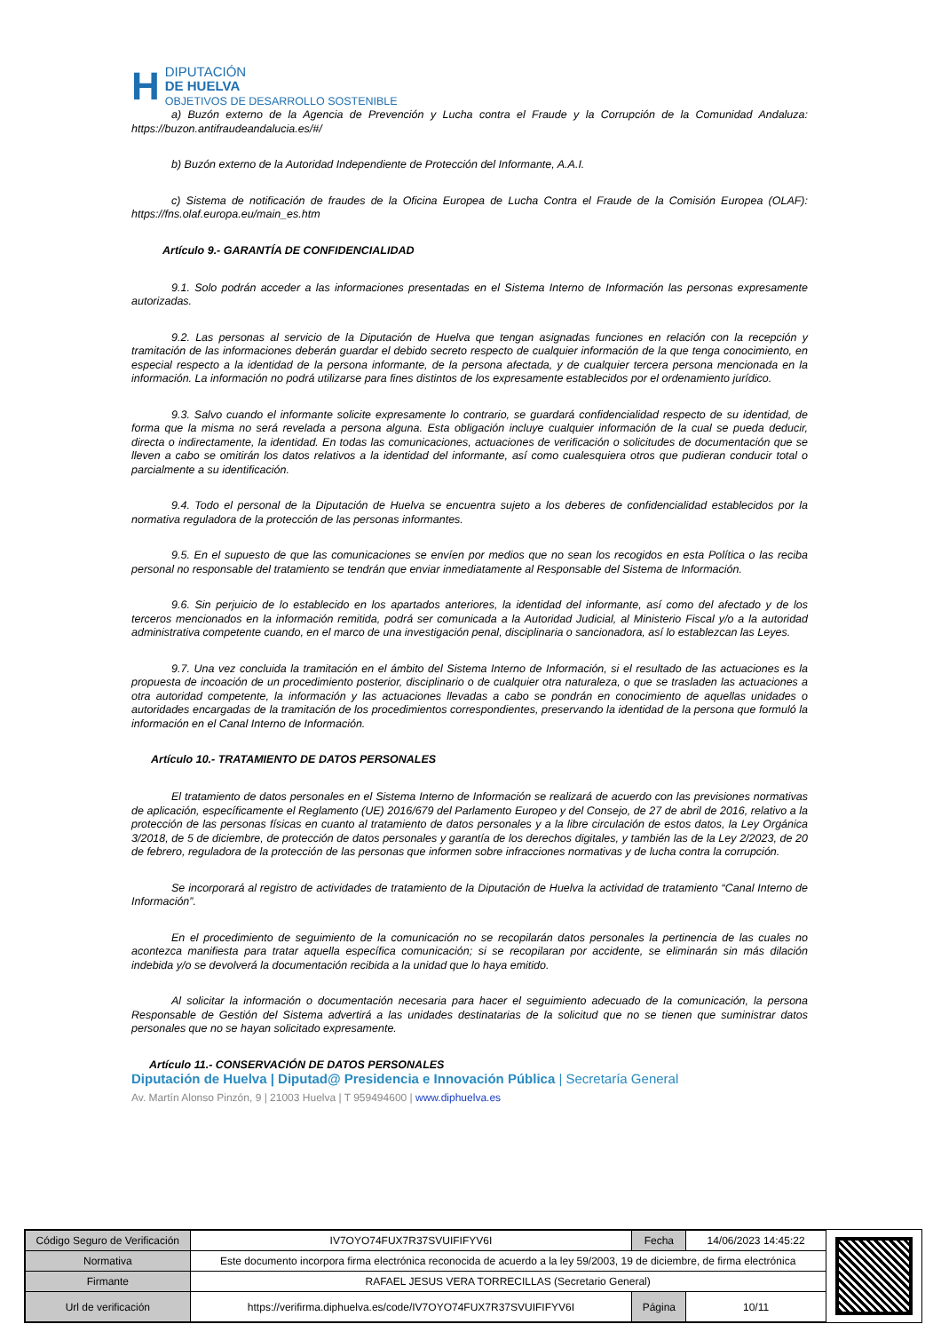H
DIPUTACIÓN
DE HUELVA
OBJETIVOS DE DESARROLLO SOSTENIBLE
a) Buzón externo de la Agencia de Prevención y Lucha contra el Fraude y la Corrupción de la Comunidad Andaluza: https://buzon.antifraudeandalucia.es/#/
b) Buzón externo de la Autoridad Independiente de Protección del Informante, A.A.I.
c) Sistema de notificación de fraudes de la Oficina Europea de Lucha Contra el Fraude de la Comisión Europea (OLAF): https://fns.olaf.europa.eu/main_es.htm
Artículo 9.- GARANTÍA DE CONFIDENCIALIDAD
9.1. Solo podrán acceder a las informaciones presentadas en el Sistema Interno de Información las personas expresamente autorizadas.
9.2. Las personas al servicio de la Diputación de Huelva que tengan asignadas funciones en relación con la recepción y tramitación de las informaciones deberán guardar el debido secreto respecto de cualquier información de la que tenga conocimiento, en especial respecto a la identidad de la persona informante, de la persona afectada, y de cualquier tercera persona mencionada en la información. La información no podrá utilizarse para fines distintos de los expresamente establecidos por el ordenamiento jurídico.
9.3. Salvo cuando el informante solicite expresamente lo contrario, se guardará confidencialidad respecto de su identidad, de forma que la misma no será revelada a persona alguna. Esta obligación incluye cualquier información de la cual se pueda deducir, directa o indirectamente, la identidad. En todas las comunicaciones, actuaciones de verificación o solicitudes de documentación que se lleven a cabo se omitirán los datos relativos a la identidad del informante, así como cualesquiera otros que pudieran conducir total o parcialmente a su identificación.
9.4. Todo el personal de la Diputación de Huelva se encuentra sujeto a los deberes de confidencialidad establecidos por la normativa reguladora de la protección de las personas informantes.
9.5. En el supuesto de que las comunicaciones se envíen por medios que no sean los recogidos en esta Política o las reciba personal no responsable del tratamiento se tendrán que enviar inmediatamente al Responsable del Sistema de Información.
9.6. Sin perjuicio de lo establecido en los apartados anteriores, la identidad del informante, así como del afectado y de los terceros mencionados en la información remitida, podrá ser comunicada a la Autoridad Judicial, al Ministerio Fiscal y/o a la autoridad administrativa competente cuando, en el marco de una investigación penal, disciplinaria o sancionadora, así lo establezcan las Leyes.
9.7. Una vez concluida la tramitación en el ámbito del Sistema Interno de Información, si el resultado de las actuaciones es la propuesta de incoación de un procedimiento posterior, disciplinario o de cualquier otra naturaleza, o que se trasladen las actuaciones a otra autoridad competente, la información y las actuaciones llevadas a cabo se pondrán en conocimiento de aquellas unidades o autoridades encargadas de la tramitación de los procedimientos correspondientes, preservando la identidad de la persona que formuló la información en el Canal Interno de Información.
Artículo 10.- TRATAMIENTO DE DATOS PERSONALES
El tratamiento de datos personales en el Sistema Interno de Información se realizará de acuerdo con las previsiones normativas de aplicación, específicamente el Reglamento (UE) 2016/679 del Parlamento Europeo y del Consejo, de 27 de abril de 2016, relativo a la protección de las personas físicas en cuanto al tratamiento de datos personales y a la libre circulación de estos datos, la Ley Orgánica 3/2018, de 5 de diciembre, de protección de datos personales y garantía de los derechos digitales, y también las de la Ley 2/2023, de 20 de febrero, reguladora de la protección de las personas que informen sobre infracciones normativas y de lucha contra la corrupción.
Se incorporará al registro de actividades de tratamiento de la Diputación de Huelva la actividad de tratamiento “Canal Interno de Información”.
En el procedimiento de seguimiento de la comunicación no se recopilarán datos personales la pertinencia de las cuales no acontezca manifiesta para tratar aquella específica comunicación; si se recopilaran por accidente, se eliminarán sin más dilación indebida y/o se devolverá la documentación recibida a la unidad que lo haya emitido.
Al solicitar la información o documentación necesaria para hacer el seguimiento adecuado de la comunicación, la persona Responsable de Gestión del Sistema advertirá a las unidades destinatarias de la solicitud que no se tienen que suministrar datos personales que no se hayan solicitado expresamente.
Artículo 11.- CONSERVACIÓN DE DATOS PERSONALES
Diputación de Huelva | Diputad@ Presidencia e Innovación Pública | Secretaría General
Av. Martín Alonso Pinzón, 9 | 21003 Huelva | T 959494600 | www.diphuelva.es
| Código Seguro de Verificación | IV7OYO74FUX7R37SVUIFIFYV6I | Fecha | 14/06/2023 14:45:22 |
| Normativa | Este documento incorpora firma electrónica reconocida de acuerdo a la ley 59/2003, 19 de diciembre, de firma electrónica | | |
| Firmante | RAFAEL JESUS VERA TORRECILLAS (Secretario General) | | |
| Url de verificación | https://verifirma.diphuelva.es/code/IV7OYO74FUX7R37SVUIFIFYV6I | Página | 10/11 |